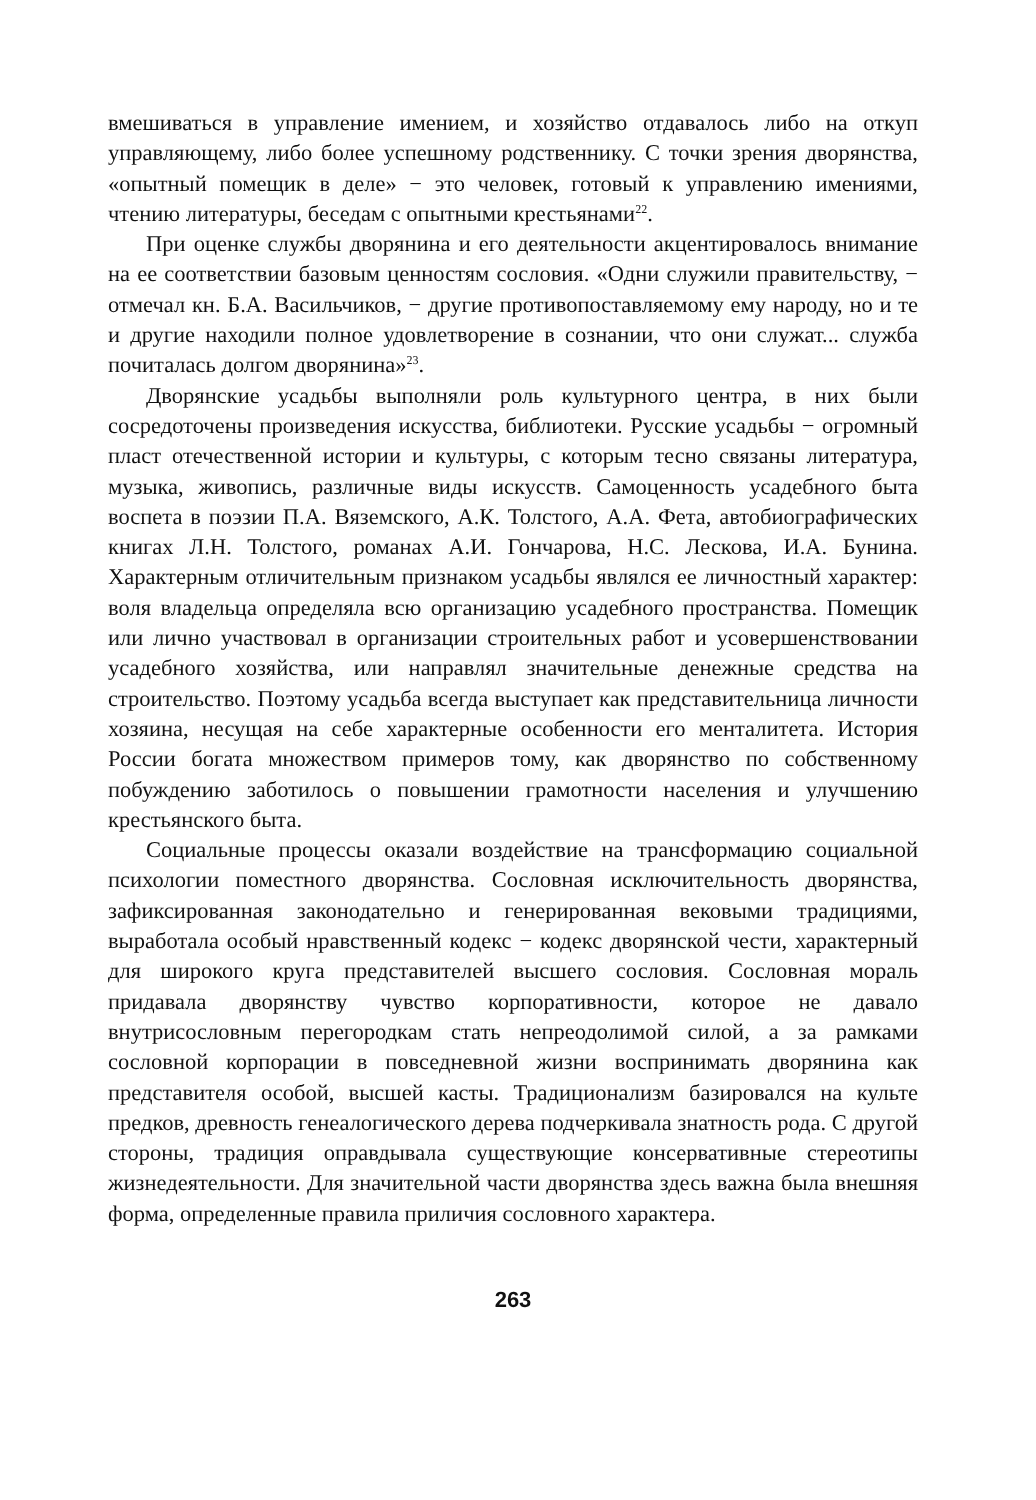вмешиваться в управление имением, и хозяйство отдавалось либо на откуп управляющему, либо более успешному родственнику. С точки зрения дворянства, «опытный помещик в деле» − это человек, готовый к управлению имениями, чтению литературы, беседам с опытными крестьянами<sup>22</sup>.
При оценке службы дворянина и его деятельности акцентировалось внимание на ее соответствии базовым ценностям сословия. «Одни служили правительству, − отмечал кн. Б.А. Васильчиков, − другие противопоставляемому ему народу, но и те и другие находили полное удовлетворение в сознании, что они служат... служба почиталась долгом дворянина»<sup>23</sup>.
Дворянские усадьбы выполняли роль культурного центра, в них были сосредоточены произведения искусства, библиотеки. Русские усадьбы − огромный пласт отечественной истории и культуры, с которым тесно связаны литература, музыка, живопись, различные виды искусств. Самоценность усадебного быта воспета в поэзии П.А. Вяземского, А.К. Толстого, А.А. Фета, автобиографических книгах Л.Н. Толстого, романах А.И. Гончарова, Н.С. Лескова, И.А. Бунина. Характерным отличительным признаком усадьбы являлся ее личностный характер: воля владельца определяла всю организацию усадебного пространства. Помещик или лично участвовал в организации строительных работ и усовершенствовании усадебного хозяйства, или направлял значительные денежные средства на строительство. Поэтому усадьба всегда выступает как представительница личности хозяина, несущая на себе характерные особенности его менталитета. История России богата множеством примеров тому, как дворянство по собственному побуждению заботилось о повышении грамотности населения и улучшению крестьянского быта.
Социальные процессы оказали воздействие на трансформацию социальной психологии поместного дворянства. Сословная исключительность дворянства, зафиксированная законодательно и генерированная вековыми традициями, выработала особый нравственный кодекс − кодекс дворянской чести, характерный для широкого круга представителей высшего сословия. Сословная мораль придавала дворянству чувство корпоративности, которое не давало внутрисословным перегородкам стать непреодолимой силой, а за рамками сословной корпорации в повседневной жизни воспринимать дворянина как представителя особой, высшей касты. Традиционализм базировался на культе предков, древность генеалогического дерева подчеркивала знатность рода. С другой стороны, традиция оправдывала существующие консервативные стереотипы жизнедеятельности. Для значительной части дворянства здесь важна была внешняя форма, определенные правила приличия сословного характера.
263